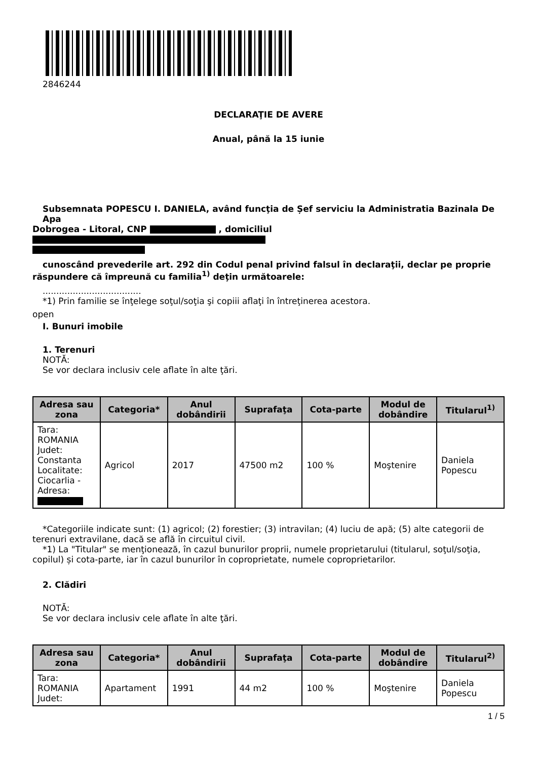2846244
DECLARAŢIE DE AVERE
Anual, până la 15 iunie
Subsemnata POPESCU I. DANIELA, având funcţia de Șef serviciu la Administratia Bazinala De Apa
Dobrogea - Litoral, CNP , domiciliul
cunoscând prevederile art. 292 din Codul penal privind falsul în declaraţii, declar pe proprie
răspundere că împreună cu familia<sup>1)</sup> deţin următoarele:
....................................
*1) Prin familie se înţelege soţul/soţia şi copiii aflaţi în întreţinerea acestora.
open
I. Bunuri imobile
1. Terenuri
NOTĂ:
Se vor declara inclusiv cele aflate în alte ţări.
| Adresa sau zona | Categoria* | Anul dobândirii | Suprafaţa | Cota-parte | Modul de dobândire | Titularul<sup>1)</sup> |
| --- | --- | --- | --- | --- | --- | --- |
| Tara: ROMANIA Judet: Constanta Localitate: Ciocarlia - Adresa: | Agricol | 2017 | 47500 m2 | 100 % | Moştenire | Daniela Popescu |
*Categoriile indicate sunt: (1) agricol; (2) forestier; (3) intravilan; (4) luciu de apă; (5) alte categorii de
terenuri extravilane, dacă se află în circuitul civil.
*1) La "Titular" se menţionează, în cazul bunurilor proprii, numele proprietarului (titularul, soţul/soţia,
copilul) și cota-parte, iar în cazul bunurilor în coproprietate, numele coproprietarilor.
2. Clădiri
NOTĂ:
Se vor declara inclusiv cele aflate în alte ţări.
| Adresa sau zona | Categoria* | Anul dobândirii | Suprafaţa | Cota-parte | Modul de dobândire | Titularul<sup>2)</sup> |
| --- | --- | --- | --- | --- | --- | --- |
| Tara: ROMANIA Judet: | Apartament | 1991 | 44 m2 | 100 % | Moştenire | Daniela Popescu |
1 / 5